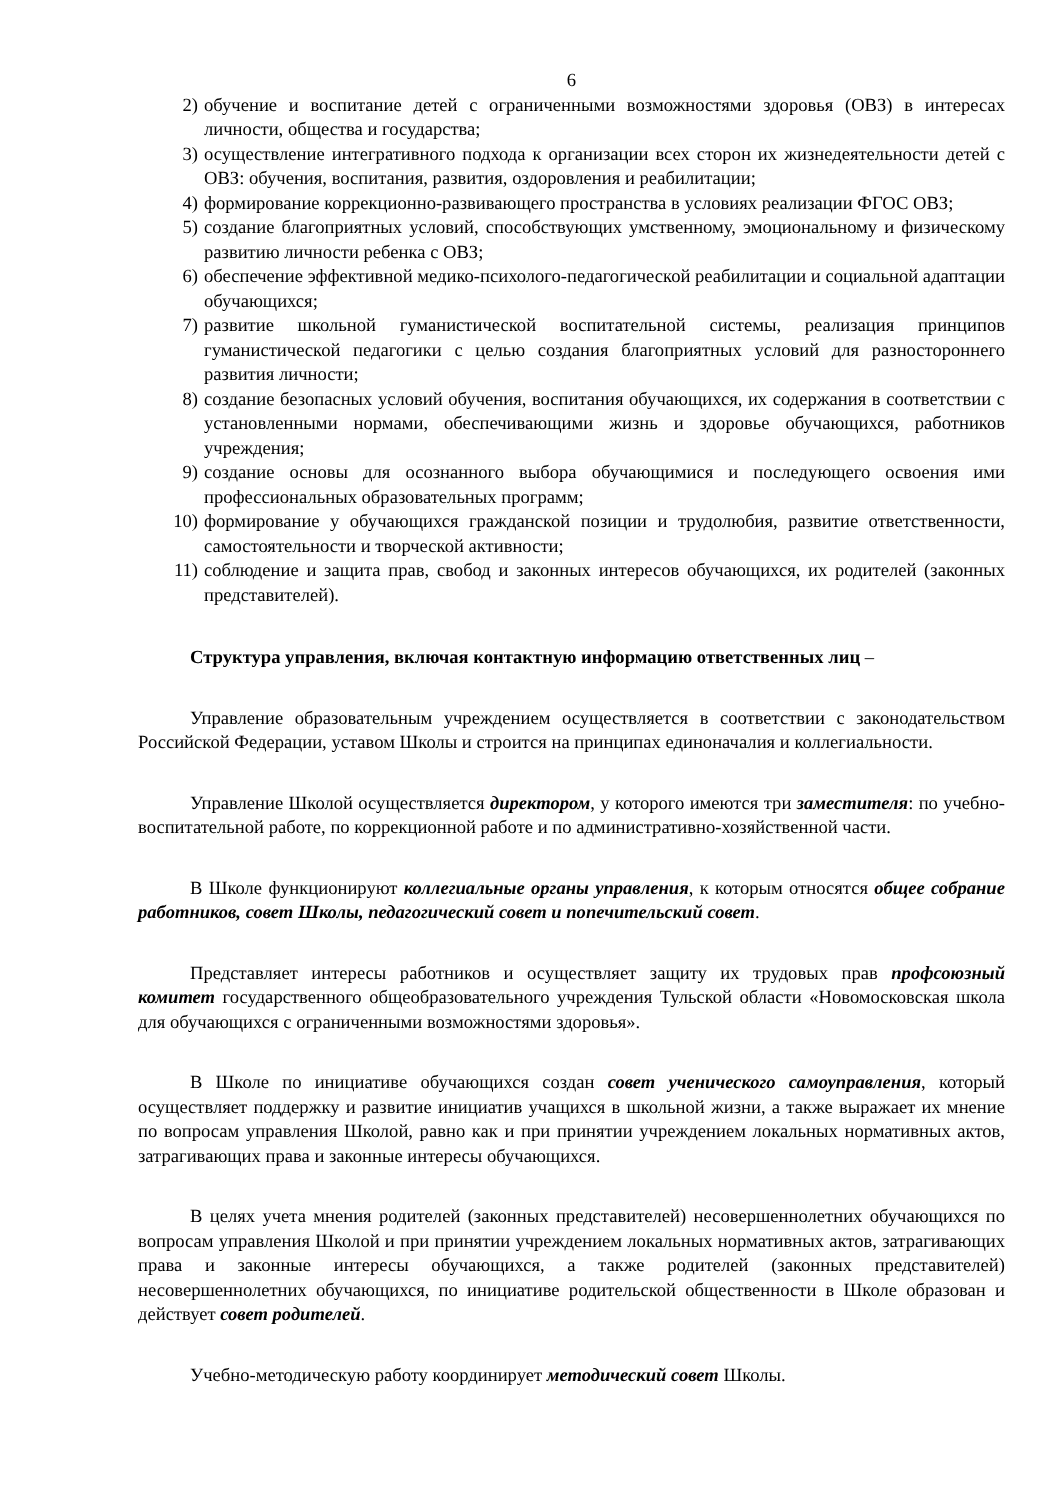6
2) обучение и воспитание детей с ограниченными возможностями здоровья (ОВЗ) в интересах личности, общества и государства;
3) осуществление интегративного подхода к организации всех сторон их жизнедеятельности детей с ОВЗ: обучения, воспитания, развития, оздоровления и реабилитации;
4) формирование коррекционно-развивающего пространства в условиях реализации ФГОС ОВЗ;
5) создание благоприятных условий, способствующих умственному, эмоциональному и физическому развитию личности ребенка с ОВЗ;
6) обеспечение эффективной медико-психолого-педагогической реабилитации и социальной адаптации обучающихся;
7) развитие школьной гуманистической воспитательной системы, реализация принципов гуманистической педагогики с целью создания благоприятных условий для разностороннего развития личности;
8) создание безопасных условий обучения, воспитания обучающихся, их содержания в соответствии с установленными нормами, обеспечивающими жизнь и здоровье обучающихся, работников учреждения;
9) создание основы для осознанного выбора обучающимися и последующего освоения ими профессиональных образовательных программ;
10) формирование у обучающихся гражданской позиции и трудолюбия, развитие ответственности, самостоятельности и творческой активности;
11) соблюдение и защита прав, свобод и законных интересов обучающихся, их родителей (законных представителей).
Структура управления, включая контактную информацию ответственных лиц –
Управление образовательным учреждением осуществляется в соответствии с законодательством Российской Федерации, уставом Школы и строится на принципах единоначалия и коллегиальности.
Управление Школой осуществляется директором, у которого имеются три заместителя: по учебно-воспитательной работе, по коррекционной работе и по административно-хозяйственной части.
В Школе функционируют коллегиальные органы управления, к которым относятся общее собрание работников, совет Школы, педагогический совет и попечительский совет.
Представляет интересы работников и осуществляет защиту их трудовых прав профсоюзный комитет государственного общеобразовательного учреждения Тульской области «Новомосковская школа для обучающихся с ограниченными возможностями здоровья».
В Школе по инициативе обучающихся создан совет ученического самоуправления, который осуществляет поддержку и развитие инициатив учащихся в школьной жизни, а также выражает их мнение по вопросам управления Школой, равно как и при принятии учреждением локальных нормативных актов, затрагивающих права и законные интересы обучающихся.
В целях учета мнения родителей (законных представителей) несовершеннолетних обучающихся по вопросам управления Школой и при принятии учреждением локальных нормативных актов, затрагивающих права и законные интересы обучающихся, а также родителей (законных представителей) несовершеннолетних обучающихся, по инициативе родительской общественности в Школе образован и действует совет родителей.
Учебно-методическую работу координирует методический совет Школы.